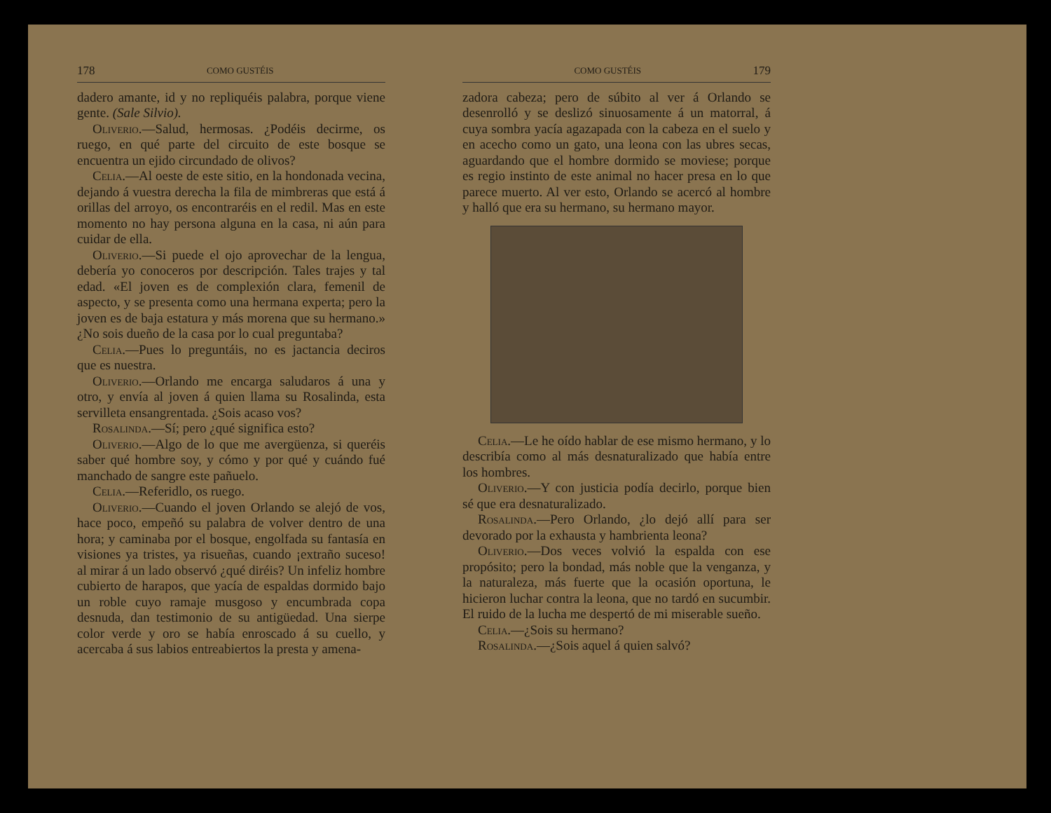178 COMO GUSTÉIS
dadero amante, id y no repliquéis palabra, porque viene gente. (Sale Silvio).
Oliverio.—Salud, hermosas. ¿Podéis decirme, os ruego, en qué parte del circuito de este bosque se encuentra un ejido circundado de olivos?
Celia.—Al oeste de este sitio, en la hondonada vecina, dejando á vuestra derecha la fila de mimbreras que está á orillas del arroyo, os encontraréis en el redil. Mas en este momento no hay persona alguna en la casa, ni aún para cuidar de ella.
Oliverio.—Si puede el ojo aprovechar de la lengua, debería yo conoceros por descripción. Tales trajes y tal edad. «El joven es de complexión clara, femenil de aspecto, y se presenta como una hermana experta; pero la joven es de baja estatura y más morena que su hermano.» ¿No sois dueño de la casa por lo cual preguntaba?
Celia.—Pues lo preguntáis, no es jactancia deciros que es nuestra.
Oliverio.—Orlando me encarga saludaros á una y otro, y envía al joven á quien llama su Rosalinda, esta servilleta ensangrentada. ¿Sois acaso vos?
Rosalinda.—Sí; pero ¿qué significa esto?
Oliverio.—Algo de lo que me avergüenza, si queréis saber qué hombre soy, y cómo y por qué y cuándo fué manchado de sangre este pañuelo.
Celia.—Referidlo, os ruego.
Oliverio.—Cuando el joven Orlando se alejó de vos, hace poco, empeñó su palabra de volver dentro de una hora; y caminaba por el bosque, engolfada su fantasía en visiones ya tristes, ya risueñas, cuando ¡extraño suceso! al mirar á un lado observó ¿qué diréis? Un infeliz hombre cubierto de harapos, que yacía de espaldas dormido bajo un roble cuyo ramaje musgoso y encumbrada copa desnuda, dan testimonio de su antigüedad. Una sierpe color verde y oro se había enroscado á su cuello, y acercaba á sus labios entreabiertos la presta y amena-
COMO GUSTÉIS 179
zadora cabeza; pero de súbito al ver á Orlando se desenrolló y se deslizó sinuosamente á un matorral, á cuya sombra yacía agazapada con la cabeza en el suelo y en acecho como un gato, una leona con las ubres secas, aguardando que el hombre dormido se moviese; porque es regio instinto de este animal no hacer presa en lo que parece muerto. Al ver esto, Orlando se acercó al hombre y halló que era su hermano, su hermano mayor.
Celia.—Le he oído hablar de ese mismo hermano, y lo describía como al más desnaturalizado que había entre los hombres.
Oliverio.—Y con justicia podía decirlo, porque bien sé que era desnaturalizado.
Rosalinda.—Pero Orlando, ¿lo dejó allí para ser devorado por la exhausta y hambrienta leona?
Oliverio.—Dos veces volvió la espalda con ese propósito; pero la bondad, más noble que la venganza, y la naturaleza, más fuerte que la ocasión oportuna, le hicieron luchar contra la leona, que no tardó en sucumbir. El ruido de la lucha me despertó de mi miserable sueño.
Celia.—¿Sois su hermano?
Rosalinda.—¿Sois aquel á quien salvó?